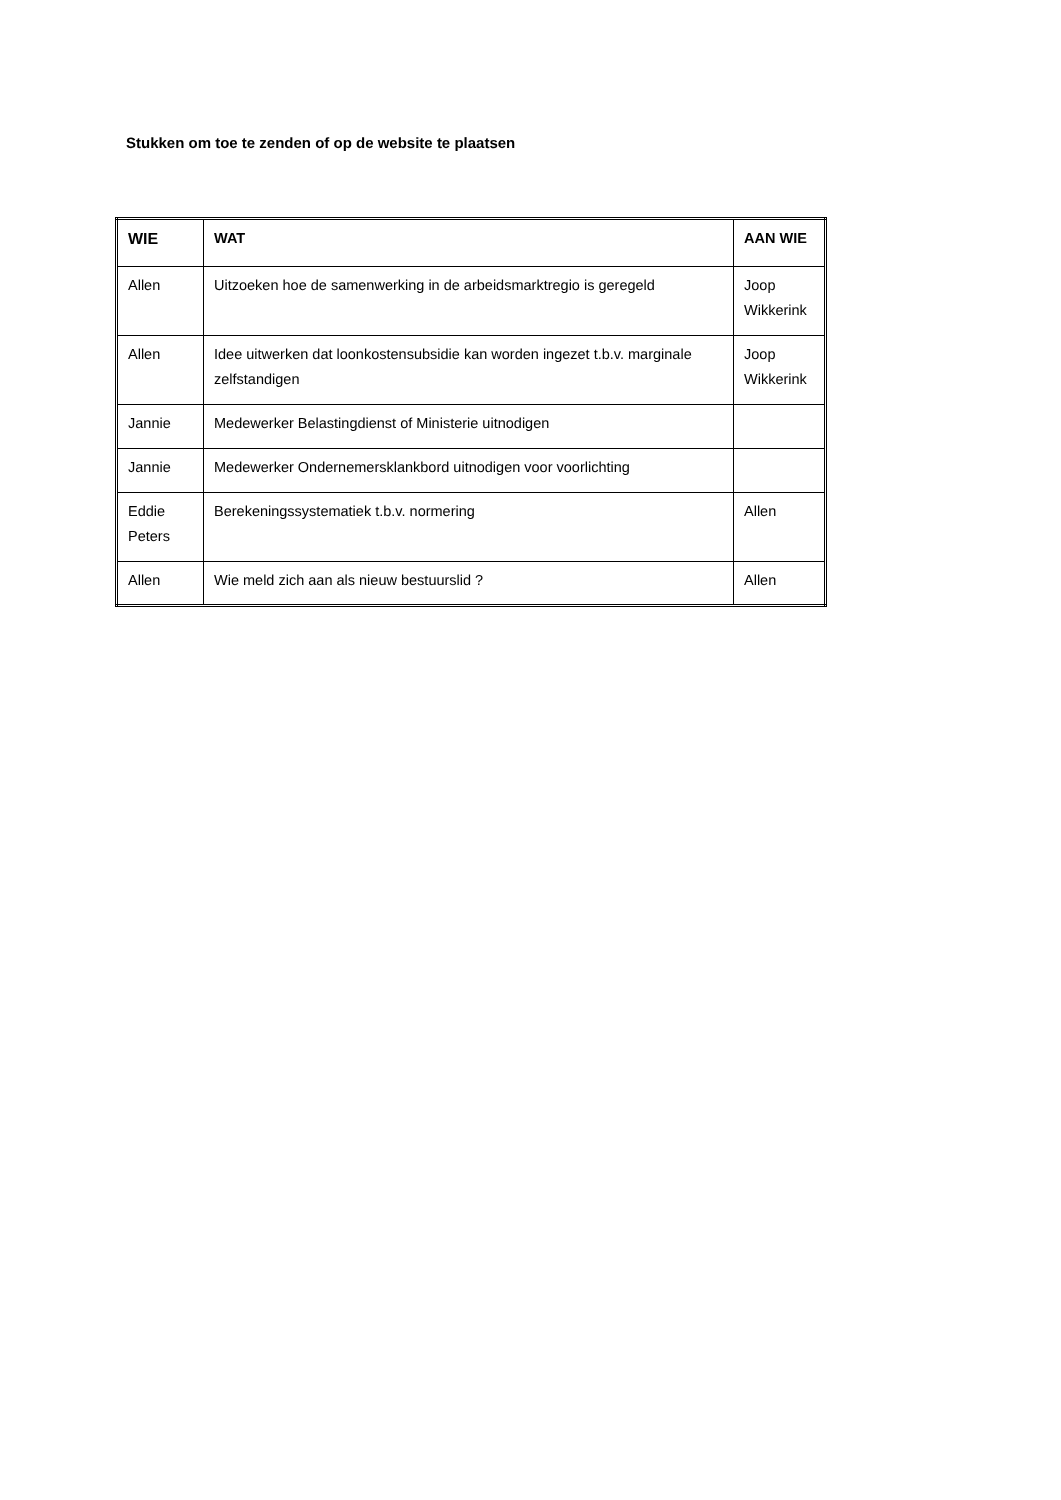Stukken om toe te zenden of op de website te plaatsen
| WIE | WAT | AAN WIE |
| --- | --- | --- |
| Allen | Uitzoeken hoe de samenwerking in de arbeidsmarktregio is geregeld | Joop Wikkerink |
| Allen | Idee uitwerken dat loonkostensubsidie kan worden ingezet t.b.v. marginale zelfstandigen | Joop Wikkerink |
| Jannie | Medewerker Belastingdienst of Ministerie uitnodigen | |
| Jannie | Medewerker Ondernemersklankbord uitnodigen voor voorlichting | |
| Eddie Peters | Berekeningssystematiek t.b.v. normering | Allen |
| Allen | Wie meld zich aan als nieuw bestuurslid ? | Allen |